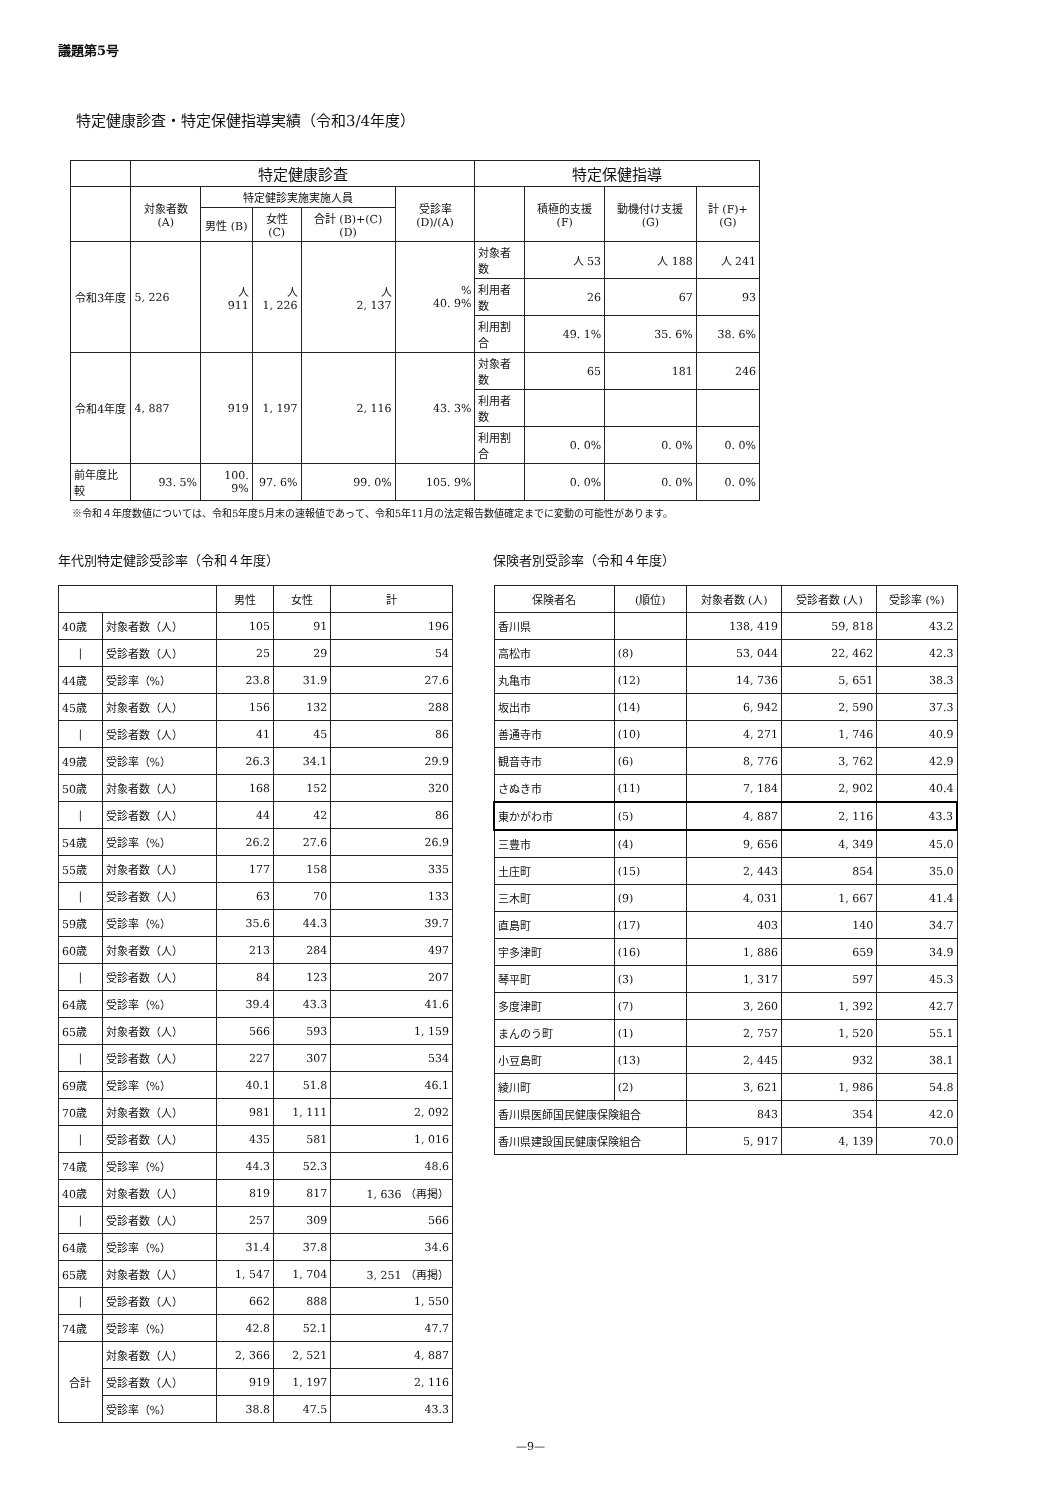議題第5号
特定健康診査・特定保健指導実績（令和3/4年度）
| | 特定健康診査 | | | | | 特定保健指導 | | | |
| --- | --- | --- | --- | --- | --- | --- | --- | --- | --- |
| | 対象者数 (A) | 特定健診実施実施人員 | | | 受診率 (D)/(A) | | 積極的支援 (F) | 動機付け支援 (G) | 計 (F)+(G) |
| | | 男性 (B) | 女性 (C) | 合計 (B)+(C) (D) | | | | | |
| 令和3年度 | 5, 226 | 人 911 | 人 1, 226 | 人 2, 137 | % 40. 9% | 対象者数 | 人 53 | 人 188 | 人 241 |
| | | | | | | 利用者数 | 26 | 67 | 93 |
| | | | | | | 利用割合 | 49. 1% | 35. 6% | 38. 6% |
| 令和4年度 | 4, 887 | 919 | 1, 197 | 2, 116 | 43. 3% | 対象者数 | 65 | 181 | 246 |
| | | | | | | 利用者数 | | | |
| | | | | | | 利用割合 | 0. 0% | 0. 0% | 0. 0% |
| 前年度比較 | 93. 5% | 100. 9% | 97. 6% | 99. 0% | 105. 9% | | 0. 0% | 0. 0% | 0. 0% |
※令和４年度数値については、令和5年度5月末の速報値であって、令和5年11月の法定報告数値確定までに変動の可能性があります。
年代別特定健診受診率（令和４年度）
| | | 男性 | 女性 | 計 |
| --- | --- | --- | --- | --- |
| 40歳 | 対象者数（人） | 105 | 91 | 196 |
| / | 受診者数（人） | 25 | 29 | 54 |
| 44歳 | 受診率（%） | 23.8 | 31.9 | 27.6 |
| 45歳 | 対象者数（人） | 156 | 132 | 288 |
| / | 受診者数（人） | 41 | 45 | 86 |
| 49歳 | 受診率（%） | 26.3 | 34.1 | 29.9 |
| 50歳 | 対象者数（人） | 168 | 152 | 320 |
| / | 受診者数（人） | 44 | 42 | 86 |
| 54歳 | 受診率（%） | 26.2 | 27.6 | 26.9 |
| 55歳 | 対象者数（人） | 177 | 158 | 335 |
| / | 受診者数（人） | 63 | 70 | 133 |
| 59歳 | 受診率（%） | 35.6 | 44.3 | 39.7 |
| 60歳 | 対象者数（人） | 213 | 284 | 497 |
| / | 受診者数（人） | 84 | 123 | 207 |
| 64歳 | 受診率（%） | 39.4 | 43.3 | 41.6 |
| 65歳 | 対象者数（人） | 566 | 593 | 1, 159 |
| / | 受診者数（人） | 227 | 307 | 534 |
| 69歳 | 受診率（%） | 40.1 | 51.8 | 46.1 |
| 70歳 | 対象者数（人） | 981 | 1, 111 | 2, 092 |
| / | 受診者数（人） | 435 | 581 | 1, 016 |
| 74歳 | 受診率（%） | 44.3 | 52.3 | 48.6 |
| 40歳 | 対象者数（人） | 819 | 817 | 1, 636 （再掲） |
| / | 受診者数（人） | 257 | 309 | 566 |
| 64歳 | 受診率（%） | 31.4 | 37.8 | 34.6 |
| 65歳 | 対象者数（人） | 1, 547 | 1, 704 | 3, 251 （再掲） |
| / | 受診者数（人） | 662 | 888 | 1, 550 |
| 74歳 | 受診率（%） | 42.8 | 52.1 | 47.7 |
| 合計 | 対象者数（人） | 2, 366 | 2, 521 | 4, 887 |
| | 受診者数（人） | 919 | 1, 197 | 2, 116 |
| | 受診率（%） | 38.8 | 47.5 | 43.3 |
保険者別受診率（令和４年度）
| 保険者名 | (順位) | 対象者数 (人) | 受診者数 (人) | 受診率 (%) |
| --- | --- | --- | --- | --- |
| 香川県 | | 138, 419 | 59, 818 | 43.2 |
| 高松市 | (8) | 53, 044 | 22, 462 | 42.3 |
| 丸亀市 | (12) | 14, 736 | 5, 651 | 38.3 |
| 坂出市 | (14) | 6, 942 | 2, 590 | 37.3 |
| 善通寺市 | (10) | 4, 271 | 1, 746 | 40.9 |
| 観音寺市 | (6) | 8, 776 | 3, 762 | 42.9 |
| さぬき市 | (11) | 7, 184 | 2, 902 | 40.4 |
| 東かがわ市 | (5) | 4, 887 | 2, 116 | 43.3 |
| 三豊市 | (4) | 9, 656 | 4, 349 | 45.0 |
| 土庄町 | (15) | 2, 443 | 854 | 35.0 |
| 三木町 | (9) | 4, 031 | 1, 667 | 41.4 |
| 直島町 | (17) | 403 | 140 | 34.7 |
| 宇多津町 | (16) | 1, 886 | 659 | 34.9 |
| 琴平町 | (3) | 1, 317 | 597 | 45.3 |
| 多度津町 | (7) | 3, 260 | 1, 392 | 42.7 |
| まんのう町 | (1) | 2, 757 | 1, 520 | 55.1 |
| 小豆島町 | (13) | 2, 445 | 932 | 38.1 |
| 綾川町 | (2) | 3, 621 | 1, 986 | 54.8 |
| 香川県医師国民健康保険組合 | | 843 | 354 | 42.0 |
| 香川県建設国民健康保険組合 | | 5, 917 | 4, 139 | 70.0 |
—9—